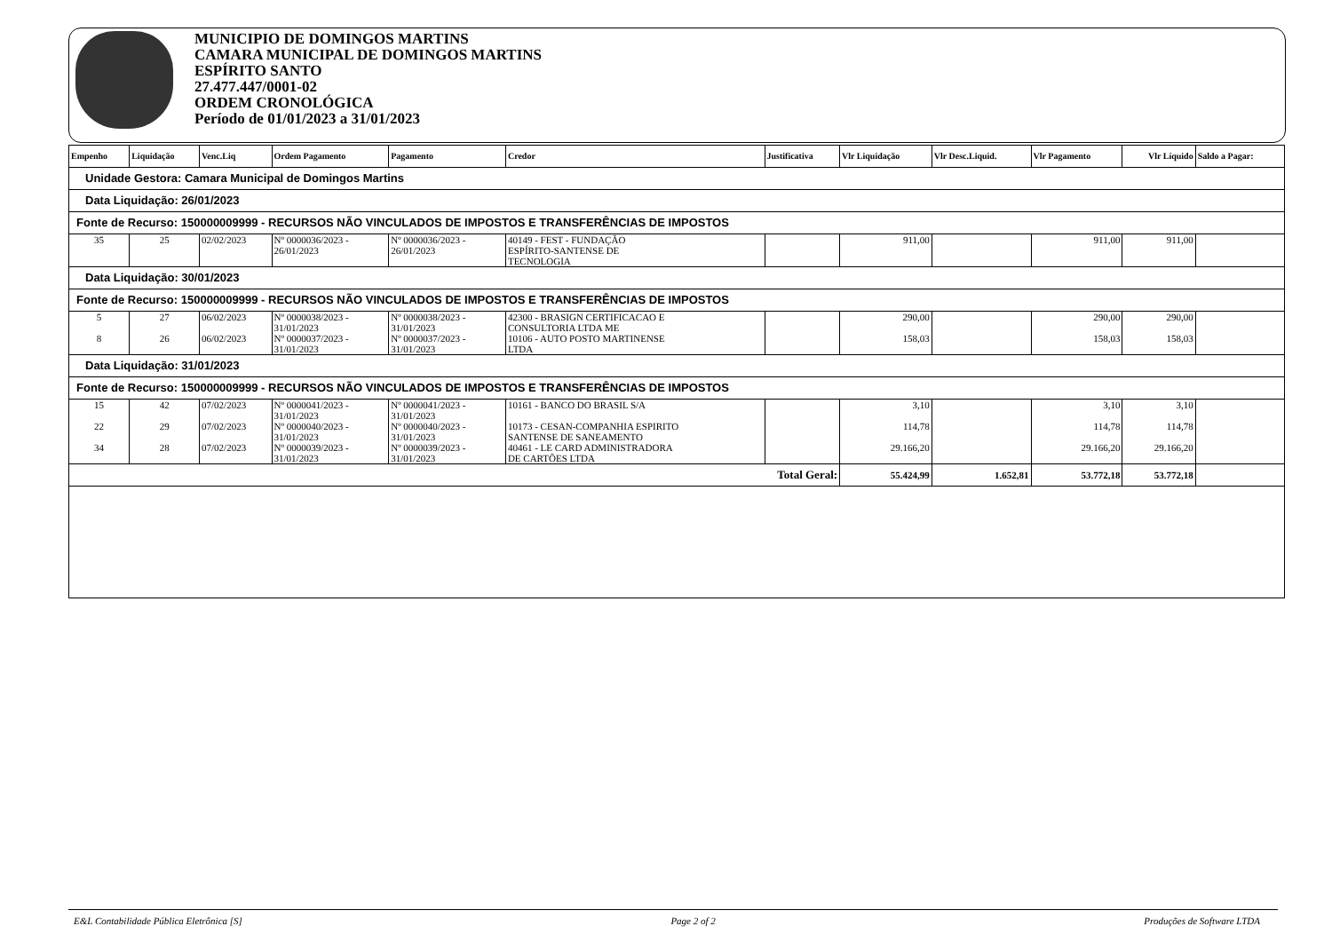MUNICIPIO DE DOMINGOS MARTINS
CAMARA MUNICIPAL DE DOMINGOS MARTINS
ESPÍRITO SANTO
27.477.447/0001-02
ORDEM CRONOLÓGICA
Período de 01/01/2023 a 31/01/2023
| Empenho | Liquidação | Venc.Liq | Ordem Pagamento | Pagamento | Credor | Justificativa | Vlr Liquidação | Vlr Desc.Liquid. | Vlr Pagamento | Vlr Líquido | Saldo a Pagar: |
| --- | --- | --- | --- | --- | --- | --- | --- | --- | --- | --- | --- |
| Unidade Gestora: Camara Municipal de Domingos Martins | | | | | | | | | | | |
| Data Liquidação: 26/01/2023 | | | | | | | | | | | |
| Fonte de Recurso: 150000009999 - RECURSOS NÃO VINCULADOS DE IMPOSTOS E TRANSFERÊNCIAS DE IMPOSTOS | | | | | | | | | | | |
| 35 | 25 | 02/02/2023 | Nº 0000036/2023 - 26/01/2023 | Nº 0000036/2023 - 26/01/2023 | 40149 - FEST - FUNDAÇÃO ESPÍRITO-SANTENSE DE TECNOLOGIA | | 911,00 | | 911,00 | 911,00 | |
| Data Liquidação: 30/01/2023 | | | | | | | | | | | |
| Fonte de Recurso: 150000009999 - RECURSOS NÃO VINCULADOS DE IMPOSTOS E TRANSFERÊNCIAS DE IMPOSTOS | | | | | | | | | | | |
| 5 | 27 | 06/02/2023 | Nº 0000038/2023 - 31/01/2023 | Nº 0000038/2023 - 31/01/2023 | 42300 - BRASIGN CERTIFICACAO E CONSULTORIA LTDA ME | | 290,00 | | 290,00 | 290,00 | |
| 8 | 26 | 06/02/2023 | Nº 0000037/2023 - 31/01/2023 | Nº 0000037/2023 - 31/01/2023 | 10106 - AUTO POSTO MARTINENSE LTDA | | 158,03 | | 158,03 | 158,03 | |
| Data Liquidação: 31/01/2023 | | | | | | | | | | | |
| Fonte de Recurso: 150000009999 - RECURSOS NÃO VINCULADOS DE IMPOSTOS E TRANSFERÊNCIAS DE IMPOSTOS | | | | | | | | | | | |
| 15 | 42 | 07/02/2023 | Nº 0000041/2023 - 31/01/2023 | Nº 0000041/2023 - 31/01/2023 | 10161 - BANCO DO BRASIL S/A | | 3,10 | | 3,10 | 3,10 | |
| 22 | 29 | 07/02/2023 | Nº 0000040/2023 - 31/01/2023 | Nº 0000040/2023 - 31/01/2023 | 10173 - CESAN-COMPANHIA ESPIRITO SANTENSE DE SANEAMENTO | | 114,78 | | 114,78 | 114,78 | |
| 34 | 28 | 07/02/2023 | Nº 0000039/2023 - 31/01/2023 | Nº 0000039/2023 - 31/01/2023 | 40461 - LE CARD ADMINISTRADORA DE CARTÕES LTDA | | 29.166,20 | | 29.166,20 | 29.166,20 | |
| Total Geral: | | | | | | | 55.424,99 | 1.652,81 | 53.772,18 | 53.772,18 | |
E&L Contabilidade Pública Eletrônica [S] Page 2 of 2 Produções de Software LTDA